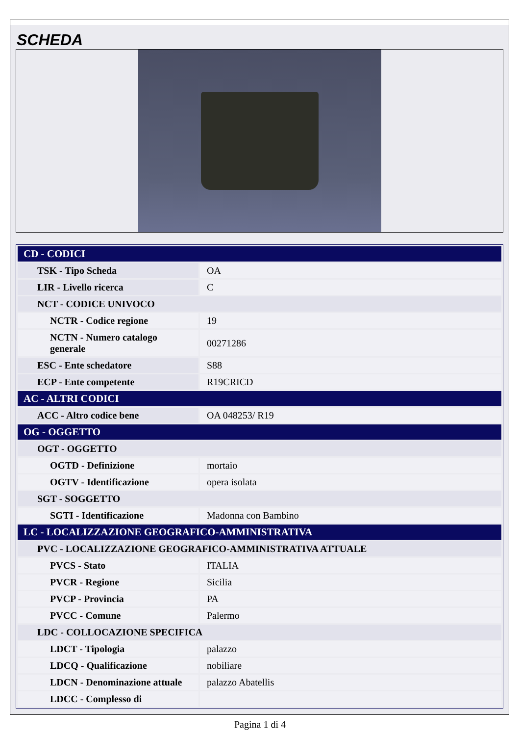SCHEDA
| CD - CODICI | |
| --- | --- |
| TSK - Tipo Scheda | OA |
| LIR - Livello ricerca | C |
| NCT - CODICE UNIVOCO | |
| NCTR - Codice regione | 19 |
| NCTN - Numero catalogo generale | 00271286 |
| ESC - Ente schedatore | S88 |
| ECP - Ente competente | R19CRICD |
| AC - ALTRI CODICI | |
| ACC - Altro codice bene | OA 048253/ R19 |
| OG - OGGETTO | |
| OGT - OGGETTO | |
| OGTD - Definizione | mortaio |
| OGTV - Identificazione | opera isolata |
| SGT - SOGGETTO | |
| SGTI - Identificazione | Madonna con Bambino |
| LC - LOCALIZZAZIONE GEOGRAFICO-AMMINISTRATIVA | |
| PVC - LOCALIZZAZIONE GEOGRAFICO-AMMINISTRATIVA ATTUALE | |
| PVCS - Stato | ITALIA |
| PVCR - Regione | Sicilia |
| PVCP - Provincia | PA |
| PVCC - Comune | Palermo |
| LDC - COLLOCAZIONE SPECIFICA | |
| LDCT - Tipologia | palazzo |
| LDCQ - Qualificazione | nobiliare |
| LDCN - Denominazione attuale | palazzo Abatellis |
| LDCC - Complesso di | |
Pagina 1 di 4